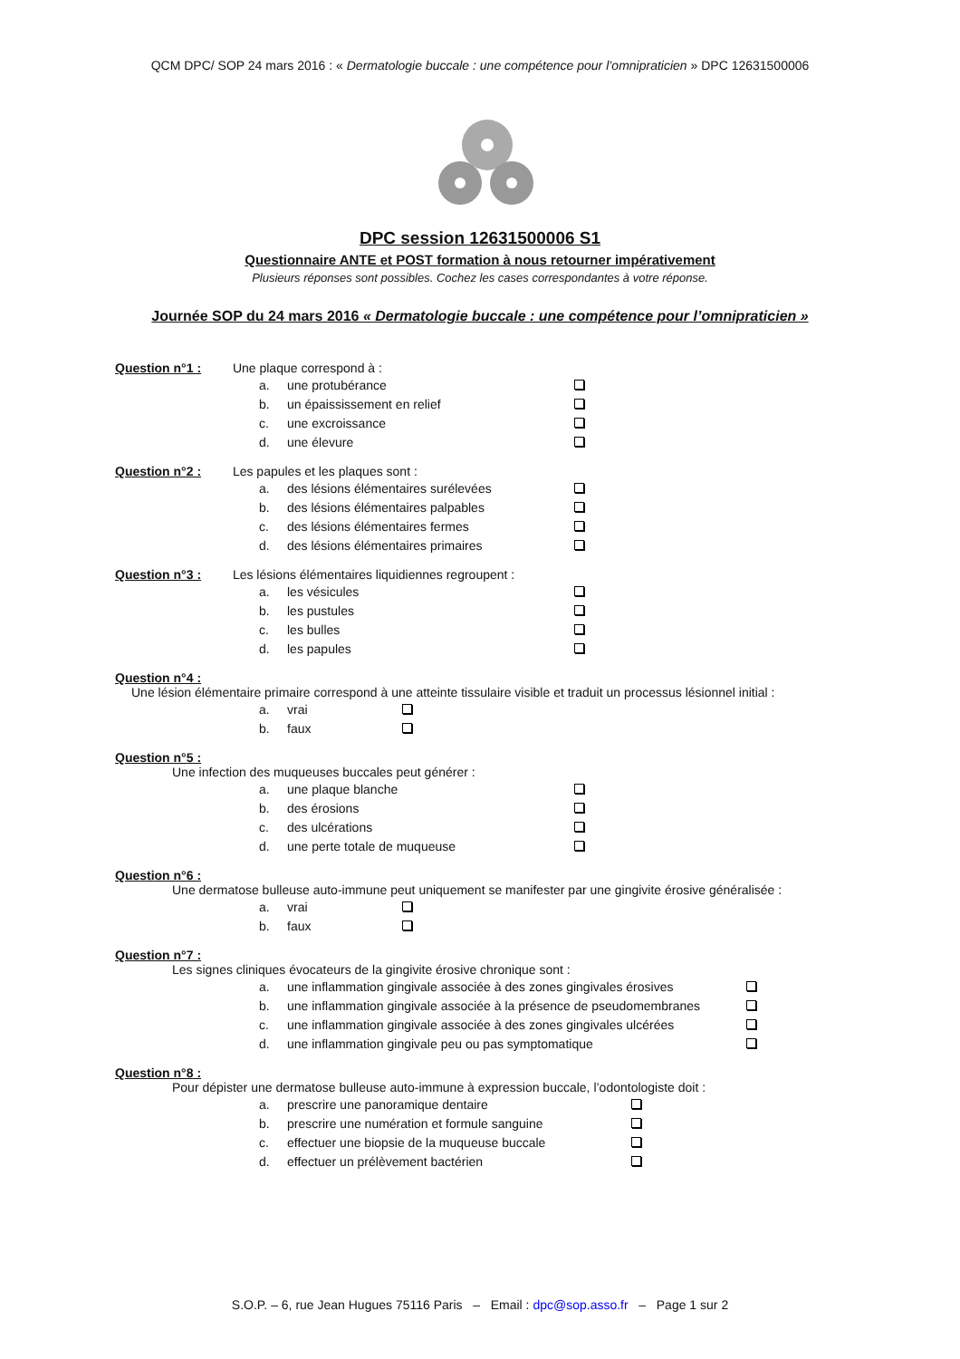QCM DPC/ SOP 24 mars 2016 : « Dermatologie buccale : une compétence pour l’omnipraticien » DPC 12631500006
DPC session 12631500006 S1
Questionnaire ANTE et POST formation à nous retourner impérativement
Plusieurs réponses sont possibles. Cochez les cases correspondantes à votre réponse.
Journée SOP du 24 mars 2016 « Dermatologie buccale : une compétence pour l’omnipraticien »
Question n°1 : Une plaque correspond à :
a. une protubérance
b. un épaississement en relief
c. une excroissance
d. une élevure
Question n°2 : Les papules et les plaques sont :
a. des lésions élémentaires surélevées
b. des lésions élémentaires palpables
c. des lésions élémentaires fermes
d. des lésions élémentaires primaires
Question n°3 : Les lésions élémentaires liquidiennes regroupent :
a. les vésicules
b. les pustules
c. les bulles
d. les papules
Question n°4 :
Une lésion élémentaire primaire correspond à une atteinte tissulaire visible et traduit un processus lésionnel initial :
a. vrai
b. faux
Question n°5 :
Une infection des muqueuses buccales peut générer :
a. une plaque blanche
b. des érosions
c. des ulcérations
d. une perte totale de muqueuse
Question n°6 :
Une dermatose bulleuse auto-immune peut uniquement se manifester par une gingivite érosive généralisée :
a. vrai
b. faux
Question n°7 :
Les signes cliniques évocateurs de la gingivite érosive chronique sont :
a. une inflammation gingivale associée à des zones gingivales érosives
b. une inflammation gingivale associée à la présence de pseudomembranes
c. une inflammation gingivale associée à des zones gingivales ulcérées
d. une inflammation gingivale peu ou pas symptomatique
Question n°8 :
Pour dépister une dermatose bulleuse auto-immune à expression buccale, l’odontologiste doit :
a. prescrire une panoramique dentaire
b. prescrire une numération et formule sanguine
c. effectuer une biopsie de la muqueuse buccale
d. effectuer un prélèvement bactérien
S.O.P. – 6, rue Jean Hugues 75116 Paris – Email : dpc@sop.asso.fr – Page 1 sur 2